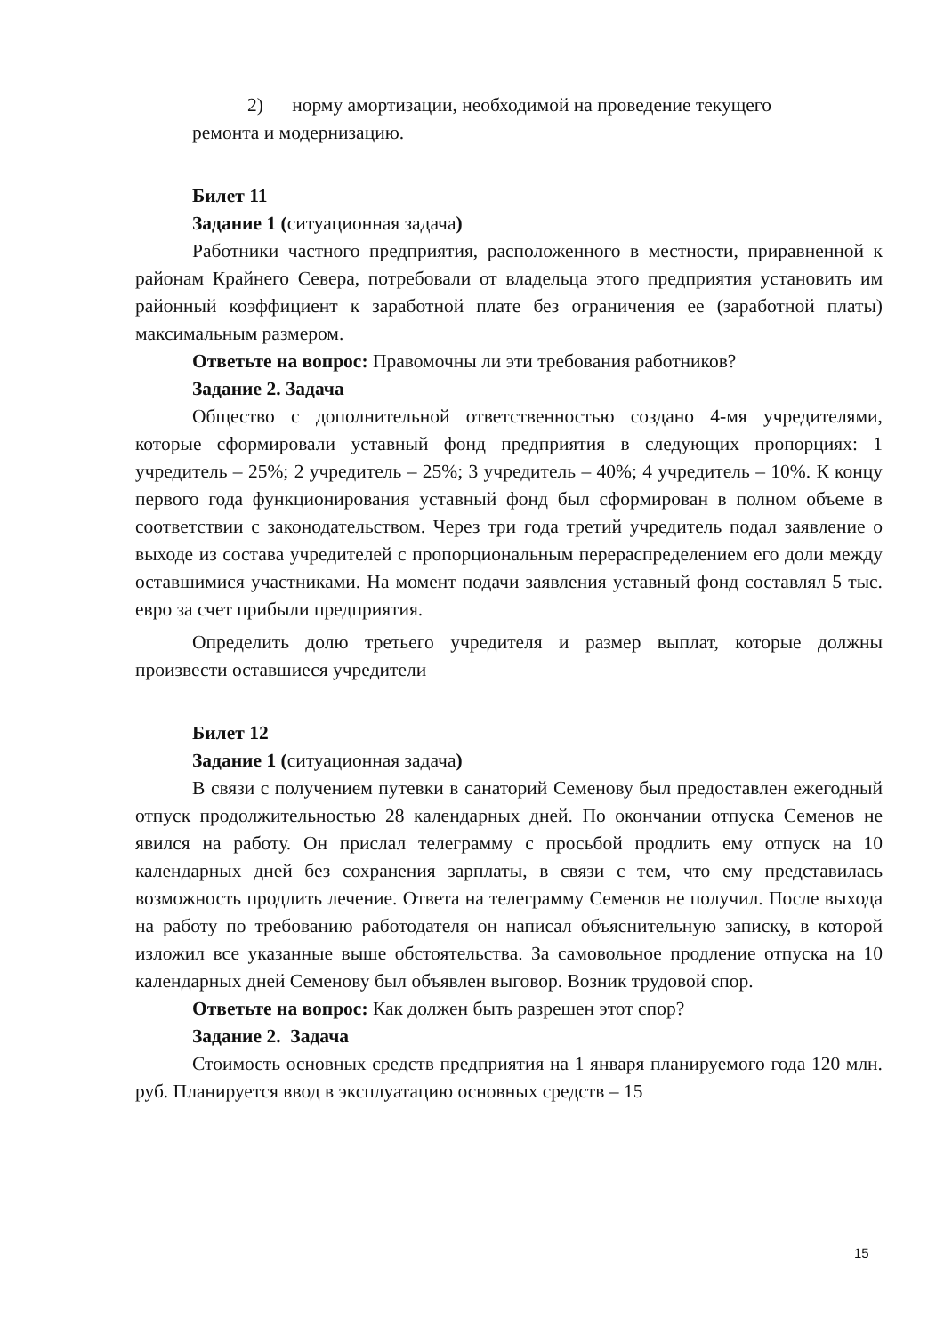2) норму амортизации, необходимой на проведение текущего
ремонта и модернизацию.
Билет 11
Задание 1 (ситуационная задача)
Работники частного предприятия, расположенного в местности, приравненной к районам Крайнего Севера, потребовали от владельца этого предприятия установить им районный коэффициент к заработной плате без ограничения ее (заработной платы) максимальным размером.
Ответьте на вопрос: Правомочны ли эти требования работников?
Задание 2. Задача
Общество с дополнительной ответственностью создано 4-мя учредителями, которые сформировали уставный фонд предприятия в следующих пропорциях: 1 учредитель – 25%; 2 учредитель – 25%; 3 учредитель – 40%; 4 учредитель – 10%. К концу первого года функционирования уставный фонд был сформирован в полном объеме в соответствии с законодательством. Через три года третий учредитель подал заявление о выходе из состава учредителей с пропорциональным перераспределением его доли между оставшимися участниками. На момент подачи заявления уставный фонд составлял 5 тыс. евро за счет прибыли предприятия.
Определить долю третьего учредителя и размер выплат, которые должны произвести оставшиеся учредители
Билет 12
Задание 1 (ситуационная задача)
В связи с получением путевки в санаторий Семенову был предоставлен ежегодный отпуск продолжительностью 28 календарных дней. По окончании отпуска Семенов не явился на работу. Он прислал телеграмму с просьбой продлить ему отпуск на 10 календарных дней без сохранения зарплаты, в связи с тем, что ему представилась возможность продлить лечение. Ответа на телеграмму Семенов не получил. После выхода на работу по требованию работодателя он написал объяснительную записку, в которой изложил все указанные выше обстоятельства. За самовольное продление отпуска на 10 календарных дней Семенову был объявлен выговор. Возник трудовой спор.
Ответьте на вопрос: Как должен быть разрешен этот спор?
Задание 2. Задача
Стоимость основных средств предприятия на 1 января планируемого года 120 млн. руб. Планируется ввод в эксплуатацию основных средств – 15
15